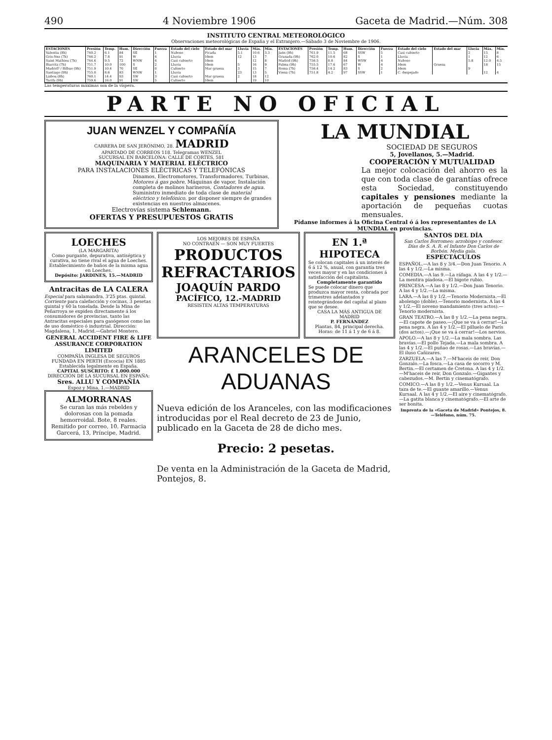490 4 Noviembre 1906 Gaceta de Madrid.—Núm. 308
INSTITUTO CENTRAL METEOROLÓGICO
Observaciones meteorológicas de España y el Extranjero.—Sábado 3 de Noviembre de 1906.
| ESTACIONES | Presión | Temp. | Hum. | Dirección | Fuerza | Estado del cielo | Estado del mar | Lluvia | Máx. | Mín. |
| --- | --- | --- | --- | --- | --- | --- | --- | --- | --- | --- |
| Valentia (8h) | 740.2 | 6.1 | 84 | SE | 1 | Nuboso | Picada | 5.1 | 10.6 | 3.3 |
| Gris-Nez (7h) | 746.2 | 7.8 | 91 | W | 4 | Lluvia | Idem | 12 | 13 | 7 |
| Saint Mathieu (7h) | 744.6 | 9.5 | 72 | WNW | 4 | Casi cubierto | Idem | | 12 | 8 |
| Biarritz (7h) | 751.7 | 10.0 | 100 | S | 2 | Lluvia | Idem | 5 | 16 | 9 |
| Madrid? / Bilbao (9h) | 751.9 | 10.4 | 70 | SE | 0 | Cubierto | Mar gruesa | 3 | 15 | 7 |
| Santiago (9h) | 755.0 | 8.6 | 83 | WNW | 1 | Lluvia | | 23 | 13 | 5 |
| Lisboa (8h) | 760.1 | 14.4 | 93 | SW | 3 | Casi cubierto | Mar gruesa | 2 | 18 | 12 |
| Tarifa (9h) | 759.6 | 16.0 | 91 | SW | 5 | Cubierto | Idem | | 19 | 10 |
| ESTACIONES | Presión | Temp. | Hum. | Dirección | Fuerza | Estado del cielo | Estado del mar | Lluvia | Máx. | Mín. |
| --- | --- | --- | --- | --- | --- | --- | --- | --- | --- | --- |
| Jaén (9h) | 761.9 | 11.5 | 68 | SSW | 5 | Casi cubierto | | 2 | 15 | 8 |
| Granada (9h) | 762.0 | 10.6 | 82 | S | 1 | Lluvia | | 1 | 12 | 6 |
| Madrid (9h) | 756.5 | 8.8 | 84 | WSW | 4 | Nuboso | | 5.8 | 12.0 | 4.5 |
| Palma (9h) | 755.5 | 17.6 | 67 | W | 4 | Idem | Gruesa | | 18 | 15 |
| Roma (7h) | 756.4 | 14.2 | 83 | S | 2 | Idem | | 9 | | |
| Viena (7h) | 751.8 | 4.2 | 97 | SSW | 1 | C. despejado | | | 12 | 4 |
Las temperaturas máximas son de la víspera.
PARTE NO OFICIAL
JUAN WENZEL Y COMPAÑÍA
CARRERA DE SAN JERÓNIMO, 28. MADRID
APARTADO DE CORREOS 118. Telegramas WENZEL
SUCURSAL EN BARCELONA: CALLE DE CORTES, 581
MAQUINARIA Y MATERIAL ELÉCTRICO
PARA INSTALACIONES ELÉCTRICAS Y TELEFÓNICAS
Dinamos, Electromotores, Transformadores, Turbinas, Motores á gas pobre, Máquinas de vapor, Instalación completa de molinos harineros, Contadores de agua. Suministro inmediato de toda clase de material eléctrico y telefónico, por disponer siempre de grandes existencias en nuestros almacenes.
Electrovías sistema Schlemann.
OFERTAS Y PRESUPUESTOS GRATIS
LA MUNDIAL
SOCIEDAD DE SEGUROS
5, Jovellanos, 5.—Madrid.
COOPERACIÓN Y MUTUALIDAD
La mejor colocación del ahorro es la que con toda clase de garantías ofrece esta Sociedad, constituyendo capitales y pensiones mediante la aportación de pequeñas cuotas mensuales.
Pídanse informes á la Oficina Central ó á los representantes de LA MUNDIAL en provincias.
LOECHES
(LA MARGARITA)
Como purgante, depurativa, antiséptica y curativa, no tiene rival el agua de Loeches. Establecimiento de baños de la misma agua en Loeches.
Depósito: JARDINES, 15.—MADRID
Antracitas de LA CALERA
Especial para salamandra, 3'25 ptas. quintal. Corriente para calefacción y cocinas, 3 pesetas quintal y 60 la tonelada. Desde la Mina de Peñarroya se expiden directamente á los consumidores de provincias, tanto las Antracitas especiales para gasógenos como las de uso doméstico ó industrial. Dirección: Magdalena, 1, Madrid.—Gabriel Montero.
GENERAL ACCIDENT FIRE & LIFE ASSURANCE CORPORATION LIMITED
COMPAÑÍA INGLESA DE SEGUROS
FUNDADA EN PERTH (Escocia) EN 1885
Establecida legalmente en España.
CAPITAL SUSCRITO: £ 1.000.000
DIRECCIÓN DE LA SUCURSAL EN ESPAÑA:
Sres. ALLU Y COMPAÑÍA
Espoz y Mina, 1.—MADRID
ALMORRANAS
Se curan las más rebeldes y dolorosas con la pomada hemorroidal. Bote, 8 reales. Remitido por correo, 10. Farmacia Garcerá, 13, Príncipe, Madrid.
LOS MEJORES DE ESPAÑA
NO CONTRAEN — SON MUY FUERTES
PRODUCTOS REFRACTARIOS
JOAQUÍN PARDO
PACÍFICO, 12.-MADRID
RESISTEN ALTAS TEMPERATURAS
EN 1.ª HIPOTECA
Se colocan capitales á un interés de 6 á 12 %, anual, con garantía tres veces mayor y en las condiciones á satisfacción del capitalista.
Completamente garantido
Se puede colocar dinero que produzca mayor renta, cobrada por trimestres adelantados y reintegrándose del capital al plazo que se desee.
CASA LA MÁS ANTIGUA DE MADRID
P. FERNÁNDEZ
Plantas, 84, principal derecha.
Horas: de 11 á 1 y de 6 á 8.
ARANCELES DE ADUANAS
Nueva edición de los Aranceles, con las modificaciones introducidas por el Real decreto de 23 de Junio, publicado en la Gaceta de 28 de dicho mes.
Precio: 2 pesetas.
De venta en la Administración de la Gaceta de Madrid, Pontejos, 8.
SANTOS DEL DÍA
San Carlos Borromeo; arzobispo y confesor. Días de S. A. R. el Infante Don Carlos de Borbón. Media gala.
ESPECTÁCULOS
ESPAÑOL.—A las 8 y 3/4.—Don Juan Tenorio. A las 4 y 1/2.—La misma.
COMEDIA.—A las 9.—La ráfaga. A las 4 y 1/2.—La mentira piadosa.—El bigote rubio.
PRINCESA.—A las 8 y 1/2.—Don Juan Tenorio. A las 4 y 1/2.—La misma.
LARA.—A las 8 y 1/2.—Tenorio Modernista.—El abolengo (doble).—Tenorio modernista. A las 4 y 1/2.—El noveno mandamiento (tres actos).—Tenorio modernista.
GRAN TEATRO.—A las 8 y 1/2.—La pena negra.—El capote de paseo.—¡Que se va á cerrar!—La pena negra. A las 4 y 1/2.—El pilluelo de París (dos actos).—¡Que se va á cerrar!—Los nervios.
APOLO.—A las 8 y 1/2.—La mala sombra. Las bravías.—El pollo Tejada.—La mala sombra. A las 4 y 1/2.—El puñao de rosas.—Las bravías.—El iluso Cañizares.
ZARZUELA.—A las 7.—M'haceis de reir, Don Gonzalo.—La fosca.—La casa de socorro y M. Bertin.—El certamen de Cretona. A las 4 y 1/2.—M'haceis de reir, Don Gonzalo.—Gigantes y cabezudos.—M. Bertin y cinematógrafo.
COMICO.—A las 8 y 1/2.—Venus Kursaal. La taza de te.—El guante amarillo.—Venus Kursaal. A las 4 y 1/2.—El aire y cinematógrafo.—La gatita blanca y cinematógrafo.—El arte de ser bonita.
Imprenta de la «Gaceta de Madrid» Pontejos, 8.—Teléfono, núm. 75.